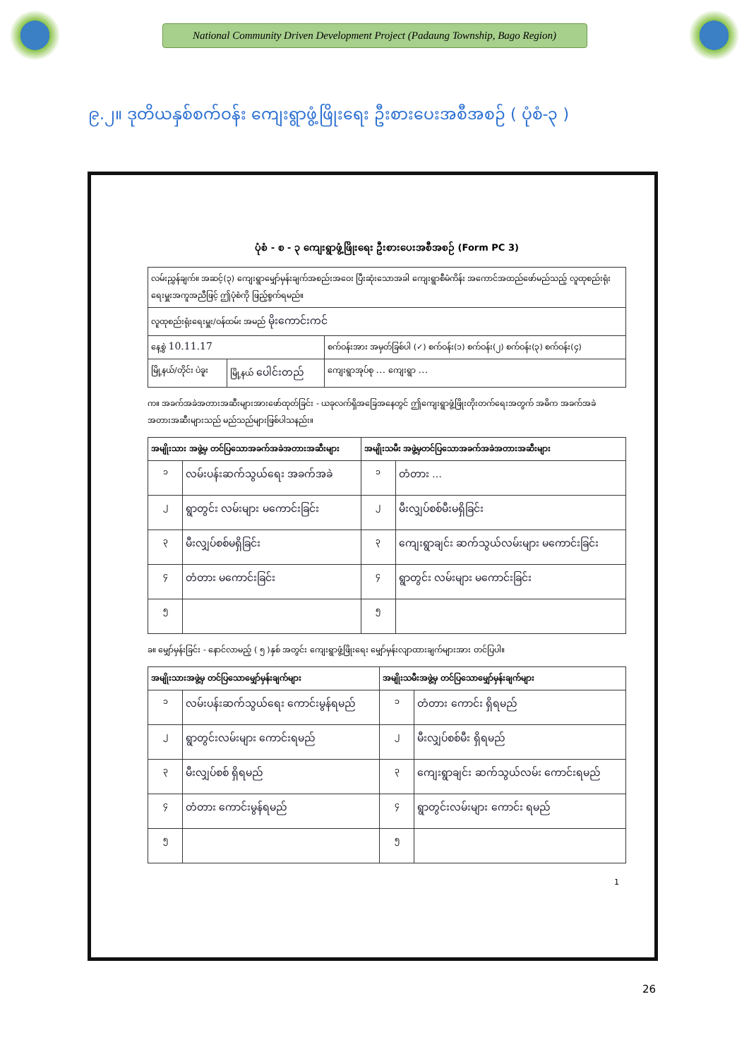National Community Driven Development Project (Padaung Township, Bago Region)
၉.၂။ ဒုတိယနှစ်စက်ဝန်း ကျေးရွာဖွံ့ဖြိုးရေး ဦးစားပေးအစီအစဉ် ( ပုံစံ-၃ )
ပုံစံ - စ - ၃ ကျေးရွာဖွံ့ဖြိုးရေး ဦးစားပေးအစီအစဉ် (Form PC 3)
| လမ်းညွှန်ချက်။ အဆင့်(၃) ကျေးရွာမျှော်မှန်းချက်အစည်းအဝေး ပြီးဆုံးသောအခါ ကျေးရွာစီမံကိန်း အကောင်အထည်ဖော်မည်သည့် လူထုစည်းရုံးရေးမှူးအကူအညီဖြင့် ဤပုံစံကို ဖြည့်စွက်ရမည်။ | | |
| လူထုစည်းရုံးရေးမှူး/ဝန်ထမ်း အမည် မိုးကောင်းကင် | | |
| နေ့စွဲ 10.11.17 | | စက်ဝန်းအား အမှတ်ခြစ်ပါ (✓) စက်ဝန်း(၁) စက်ဝန်း(၂) စက်ဝန်း(၃) စက်ဝန်း(၄) |
| မြို့နယ်/တိုင်း ပဲခူး | မြို့နယ် ပေါင်းတည် | ကျေးရွာအုပ်စု … ကျေးရွာ … |
က။ အခက်အခဲအတားအဆီးများအားဖော်ထုတ်ခြင်း - ယခုလက်ရှိအခြေအနေတွင် ဤကျေးရွာဖွံ့ဖြိုးတိုးတက်ရေးအတွက် အဓိက အခက်အခဲအတားအဆီးများသည် မည်သည်များဖြစ်ပါသနည်း။
| အမျိုးသား အဖွဲ့မှ တင်ပြသောအခက်အခဲအတားအဆီးများ | | အမျိုးသမီး အဖွဲ့မှတင်ပြသောအခက်အခဲအတားအဆီးများ | |
| --- | --- | --- | --- |
| ၁ | လမ်းပန်းဆက်သွယ်ရေး အခက်အခဲ | ၁ | တံတား … |
| ၂ | ရွာတွင်း လမ်းများ မကောင်းခြင်း | ၂ | မီးလျှပ်စစ်မီးမရှိခြင်း |
| ၃ | မီးလျှပ်စစ်မရှိခြင်း | ၃ | ကျေးရွာချင်း ဆက်သွယ်လမ်းများ မကောင်းခြင်း |
| ၄ | တံတား မကောင်းခြင်း | ၄ | ရွာတွင်း လမ်းများ မကောင်းခြင်း |
| ၅ | | ၅ | |
ခ။ မျှော်မှန်းခြင်း - နောင်လာမည့် ( ၅ )နှစ် အတွင်း ကျေးရွာဖွံ့ဖြိုးရေး မျှော်မှန်းလျာထားချက်များအား တင်ပြပါ။
| အမျိုးသားအဖွဲ့မှ တင်ပြသောမျှော်မှန်းချက်များ | | အမျိုးသမီးအဖွဲ့မှ တင်ပြသောမျှော်မှန်းချက်များ | |
| --- | --- | --- | --- |
| ၁ | လမ်းပန်းဆက်သွယ်ရေး ကောင်းမွန်ရမည် | ၁ | တံတား ကောင်း ရှိရမည် |
| ၂ | ရွာတွင်းလမ်းများ ကောင်းရမည် | ၂ | မီးလျှပ်စစ်မီး ရှိရမည် |
| ၃ | မီးလျှပ်စစ် ရှိရမည် | ၃ | ကျေးရွာချင်း ဆက်သွယ်လမ်း ကောင်းရမည် |
| ၄ | တံတား ကောင်းမွန်ရမည် | ၄ | ရွာတွင်းလမ်းများ ကောင်း ရမည် |
| ၅ | | ၅ | |
1
26